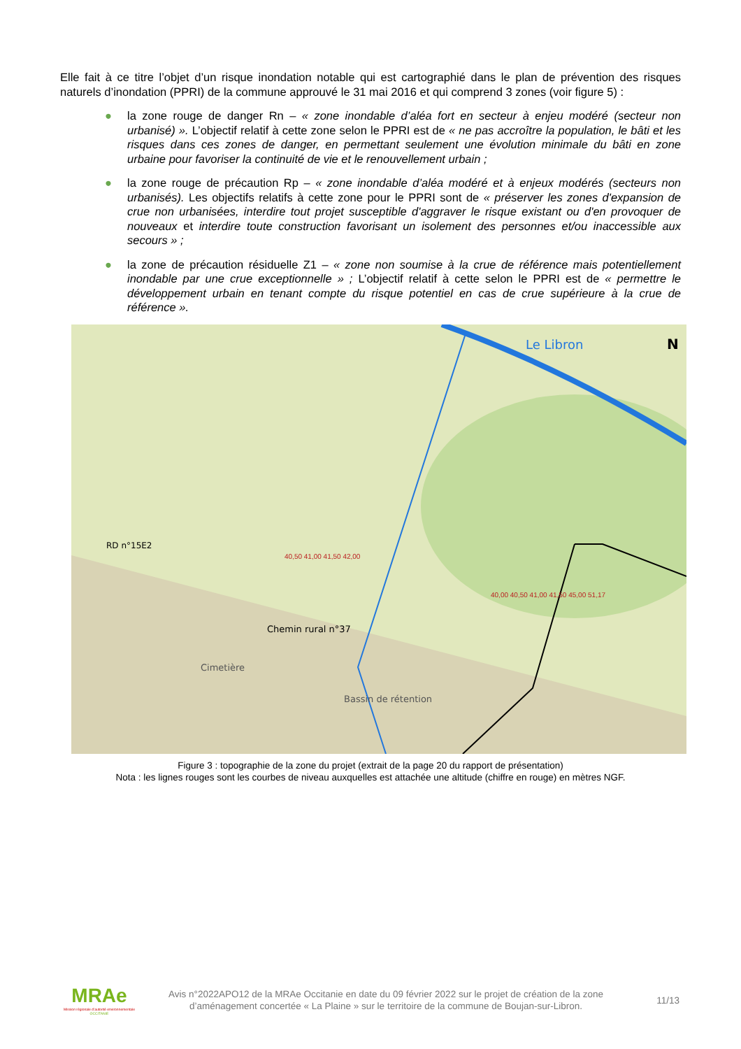Elle fait à ce titre l’objet d’un risque inondation notable qui est cartographié dans le plan de prévention des risques naturels d’inondation (PPRI) de la commune approuvé le 31 mai 2016 et qui comprend 3 zones (voir figure 5) :
● la zone rouge de danger Rn – « zone inondable d’aléa fort en secteur à enjeu modéré (secteur non urbanisé) ». L’objectif relatif à cette zone selon le PPRI est de « ne pas accroître la population, le bâti et les risques dans ces zones de danger, en permettant seulement une évolution minimale du bâti en zone urbaine pour favoriser la continuité de vie et le renouvellement urbain ;
● la zone rouge de précaution Rp – « zone inondable d’aléa modéré et à enjeux modérés (secteurs non urbanisés). Les objectifs relatifs à cette zone pour le PPRI sont de « préserver les zones d'expansion de crue non urbanisées, interdire tout projet susceptible d'aggraver le risque existant ou d'en provoquer de nouveaux et interdire toute construction favorisant un isolement des personnes et/ou inaccessible aux secours » ;
● la zone de précaution résiduelle Z1 – « zone non soumise à la crue de référence mais potentiellement inondable par une crue exceptionnelle » ; L’objectif relatif à cette selon le PPRI est de « permettre le développement urbain en tenant compte du risque potentiel en cas de crue supérieure à la crue de référence ».
Le Libron
N
RD n°15E2
Cimetière
Chemin rural n°37
Bassin de rétention
40,50 41,00 41,50 42,00
40,00 40,50 41,00 41,50 45,00 51,17
Figure 3 : topographie de la zone du projet (extrait de la page 20 du rapport de présentation)
Nota : les lignes rouges sont les courbes de niveau auxquelles est attachée une altitude (chiffre en rouge) en mètres NGF.
MRAe
Mission régionale d’autorité environnementale
OCCITANIE
Avis n°2022APO12 de la MRAe Occitanie en date du 09 février 2022 sur le projet de création de la zone d’aménagement concertée « La Plaine » sur le territoire de la commune de Boujan-sur-Libron.
11/13